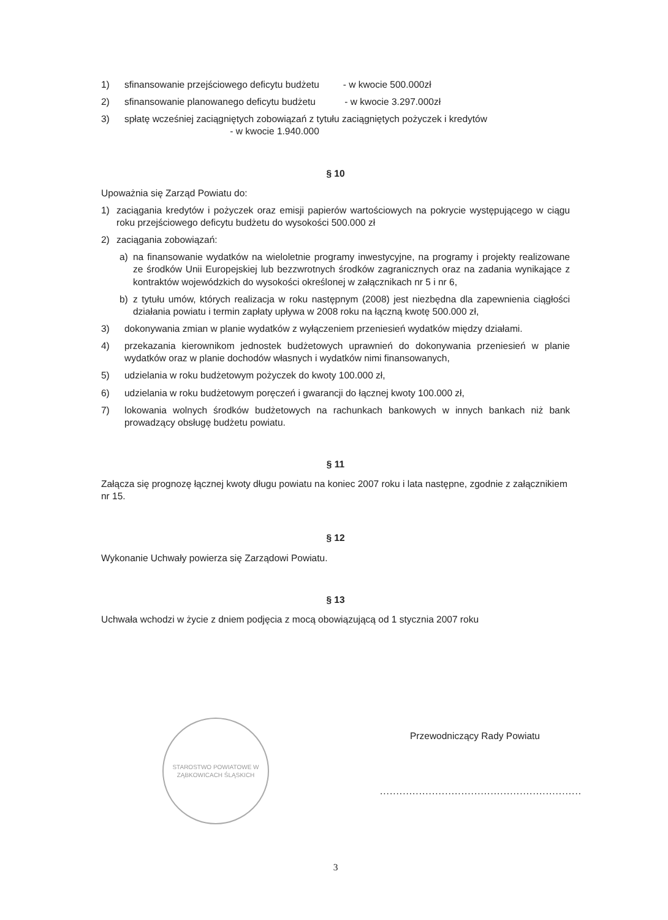1) sfinansowanie przejściowego deficytu budżetu - w kwocie 500.000zł
2) sfinansowanie planowanego deficytu budżetu - w kwocie 3.297.000zł
3) spłatę wcześniej zaciągniętych zobowiązań z tytułu zaciągniętych pożyczek i kredytów
- w kwocie 1.940.000
§ 10
Upoważnia się Zarząd Powiatu do:
1) zaciągania kredytów i pożyczek oraz emisji papierów wartościowych na pokrycie występującego w ciągu roku przejściowego deficytu budżetu do wysokości 500.000 zł
2) zaciągania zobowiązań:
a) na finansowanie wydatków na wieloletnie programy inwestycyjne, na programy i projekty realizowane ze środków Unii Europejskiej lub bezzwrotnych środków zagranicznych oraz na zadania wynikające z kontraktów wojewódzkich do wysokości określonej w załącznikach nr 5 i nr 6,
b) z tytułu umów, których realizacja w roku następnym (2008) jest niezbędna dla zapewnienia ciągłości działania powiatu i termin zapłaty upływa w 2008 roku na łączną kwotę 500.000 zł,
3) dokonywania zmian w planie wydatków z wyłączeniem przeniesień wydatków między działami.
4) przekazania kierownikom jednostek budżetowych uprawnień do dokonywania przeniesień w planie wydatków oraz w planie dochodów własnych i wydatków nimi finansowanych,
5) udzielania w roku budżetowym pożyczek do kwoty 100.000 zł,
6) udzielania w roku budżetowym poręczeń i gwarancji do łącznej kwoty 100.000 zł,
7) lokowania wolnych środków budżetowych na rachunkach bankowych w innych bankach niż bank prowadzący obsługę budżetu powiatu.
§ 11
Załącza się prognozę łącznej kwoty długu powiatu na koniec 2007 roku i lata następne, zgodnie z załącznikiem nr 15.
§ 12
Wykonanie Uchwały powierza się Zarządowi Powiatu.
§ 13
Uchwała wchodzi w życie z dniem podjęcia z mocą obowiązującą od 1 stycznia 2007 roku
STAROSTWO POWIATOWE W ZĄBKOWICACH ŚLĄSKICH
Przewodniczący Rady Powiatu
..............................................................
3